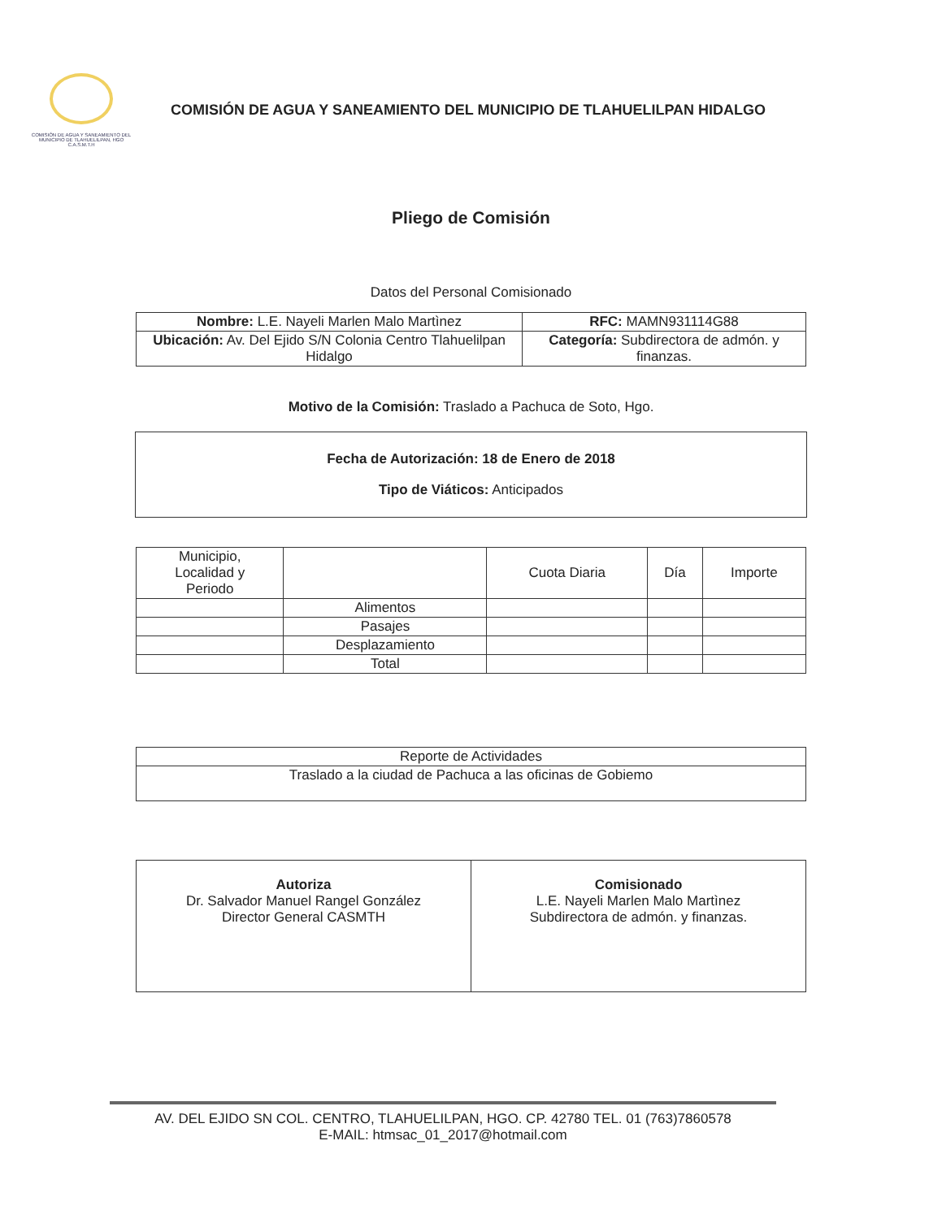COMISIÓN DE AGUA Y SANEAMIENTO DEL MUNICIPIO DE TLAHUELILPAN, HGO
C.A.S.M.T.H
COMISIÓN DE AGUA Y SANEAMIENTO DEL MUNICIPIO DE TLAHUELILPAN HIDALGO
Pliego de Comisión
Datos del Personal Comisionado
| Nombre: L.E. Nayeli Marlen Malo Martìnez | RFC: MAMN931114G88 |
| Ubicación: Av. Del Ejido S/N Colonia Centro Tlahuelilpan Hidalgo | Categoría: Subdirectora de admón. y finanzas. |
Motivo de la Comisión: Traslado a Pachuca de Soto, Hgo.
Fecha de Autorización: 18 de Enero de 2018
Tipo de Viáticos: Anticipados
| Municipio, Localidad y Periodo | | Cuota Diaria | Día | Importe |
| --- | --- | --- | --- | --- |
| | Alimentos | | | |
| | Pasajes | | | |
| | Desplazamiento | | | |
| | Total | | | |
| Reporte de Actividades |
| Traslado a la ciudad de Pachuca a las oficinas de Gobiemo |
| Autoriza Dr. Salvador Manuel Rangel González Director General CASMTH | Comisionado L.E. Nayeli Marlen Malo Martìnez Subdirectora de admón. y finanzas. |
AV. DEL EJIDO SN COL. CENTRO, TLAHUELILPAN, HGO. CP. 42780 TEL. 01 (763)7860578
E-MAIL: htmsac_01_2017@hotmail.com